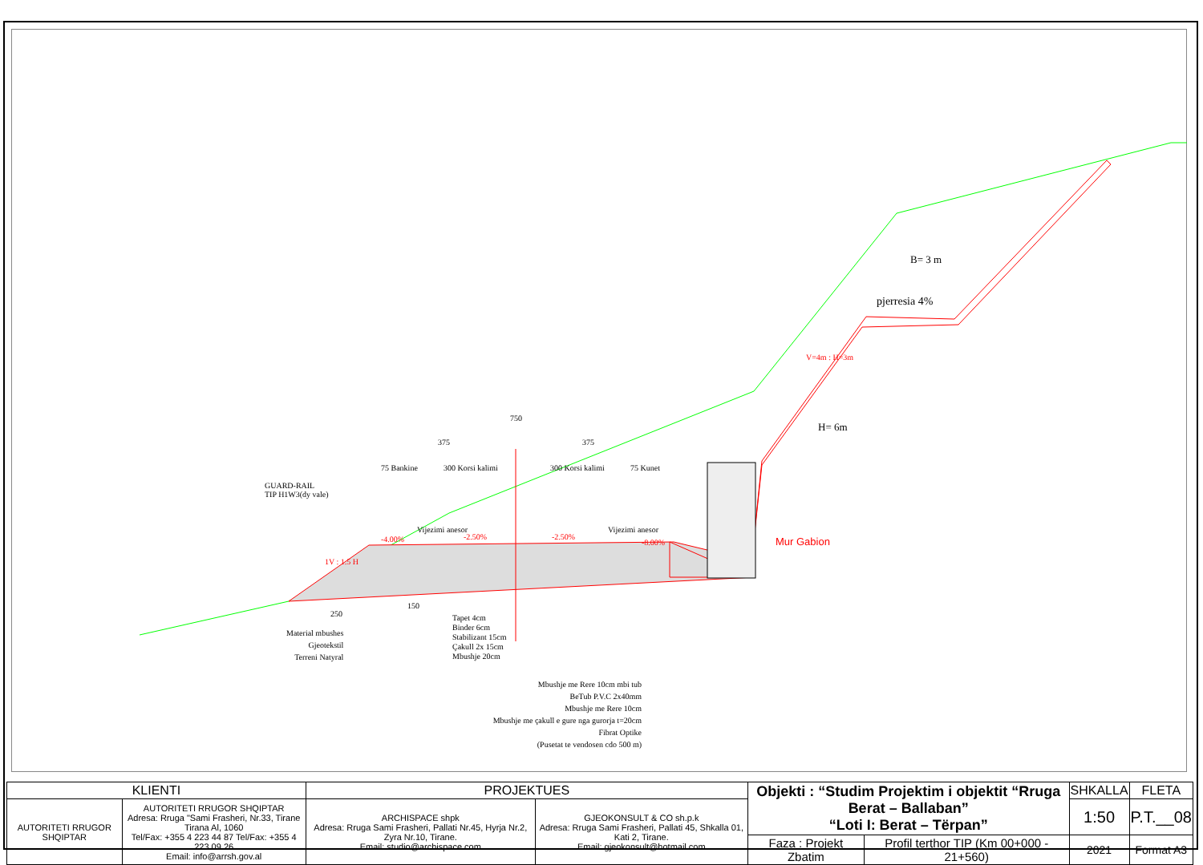750
375 375
75 Bankine 300 Korsi kalimi 300 Korsi kalimi 75 Kunet
GUARD-RAIL
TIP H1W3(dy vale)
Vijezimi anesor Vijezimi anesor
-4.00% -2.50% -2.50%
-8.00%
1V : 1.5 H
B= 3 m
pjerresia 4%
V=4m : H=3m
H= 6m
Mur Gabion
150
250
Material mbushes
Gjeotekstil
Terreni Natyral
Tapet 4cm
Binder 6cm
Stabilizant 15cm
Çakull 2x 15cm
Mbushje 20cm
Mbushje me Rere 10cm mbi tub
BeTub P.V.C 2x40mm
Mbushje me Rere 10cm
Mbushje me çakull e gure nga gurorja t=20cm
Fibrat Optike
(Pusetat te vendosen cdo 500 m)
| KLIENTI | | PROJEKTUES | | Objekti : “Studim Projektim i objektit “Rruga Berat – Ballaban” “Loti I: Berat – Tërpan” | | SHKALLA | FLETA |
| AUTORITETI RRUGOR SHQIPTAR | AUTORITETI RRUGOR SHQIPTAR Adresa: Rruga "Sami Frasheri, Nr.33, Tirane Tirana Al, 1060 Tel/Fax: +355 4 223 44 87 Tel/Fax: +355 4 223 09 26 Email: info@arrsh.gov.al | ARCHISPACE shpk Adresa: Rruga Sami Frasheri, Pallati Nr.45, Hyrja Nr.2, Zyra Nr.10, Tirane. Email: studio@archispace.com | GJEOKONSULT & CO sh.p.k Adresa: Rruga Sami Frasheri, Pallati 45, Shkalla 01, Kati 2, Tirane. Email: gjeokonsult@hotmail.com | | | 1:50 | P.T.__08 |
| | | | | Faza : Projekt Zbatim | Profil terthor TIP (Km 00+000 - 21+560) | 2021 | Format A3 |